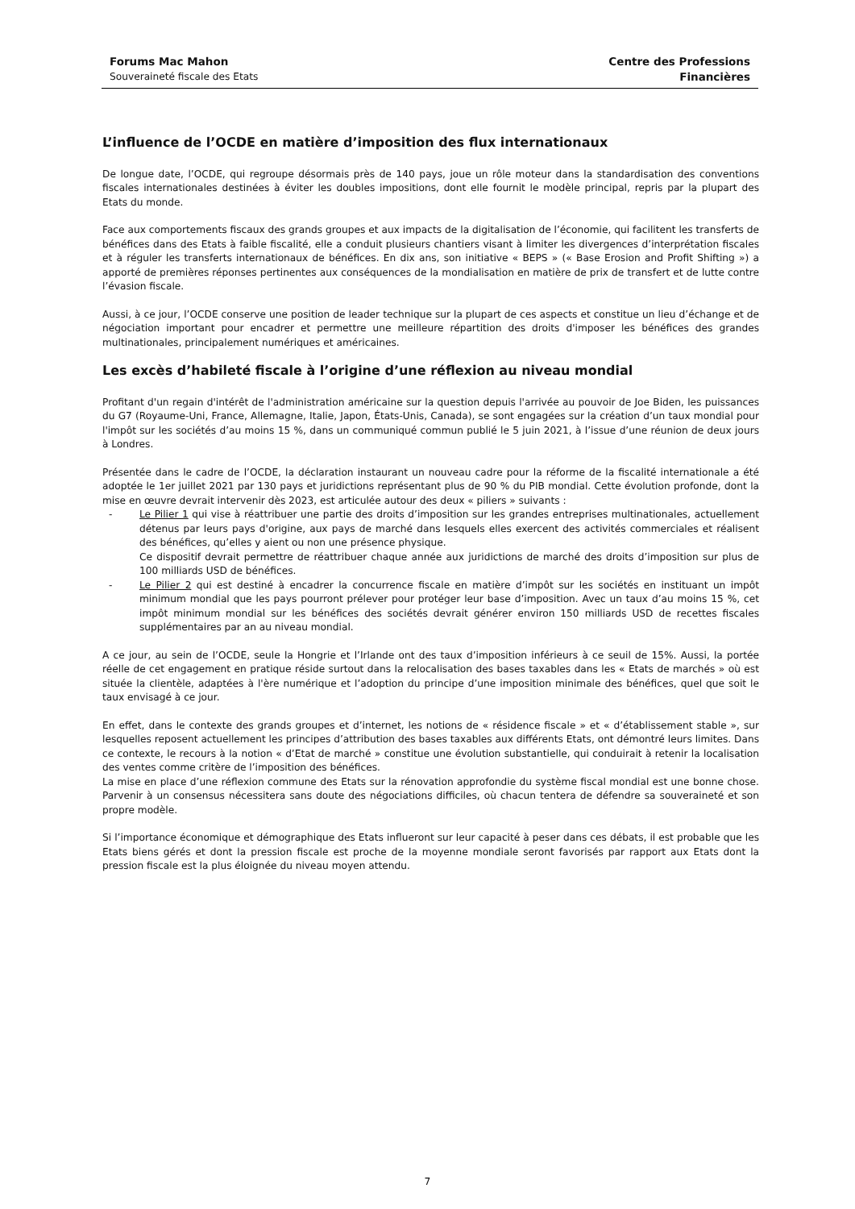Forums Mac Mahon
Souveraineté fiscale des Etats
Centre des Professions
Financières
L’influence de l’OCDE en matière d’imposition des flux internationaux
De longue date, l’OCDE, qui regroupe désormais près de 140 pays, joue un rôle moteur dans la standardisation des conventions fiscales internationales destinées à éviter les doubles impositions, dont elle fournit le modèle principal, repris par la plupart des Etats du monde.
Face aux comportements fiscaux des grands groupes et aux impacts de la digitalisation de l’économie, qui facilitent les transferts de bénéfices dans des Etats à faible fiscalité, elle a conduit plusieurs chantiers visant à limiter les divergences d’interprétation fiscales et à réguler les transferts internationaux de bénéfices. En dix ans, son initiative « BEPS » (« Base Erosion and Profit Shifting ») a apporté de premières réponses pertinentes aux conséquences de la mondialisation en matière de prix de transfert et de lutte contre l’évasion fiscale.
Aussi, à ce jour, l’OCDE conserve une position de leader technique sur la plupart de ces aspects et constitue un lieu d’échange et de négociation important pour encadrer et permettre une meilleure répartition des droits d'imposer les bénéfices des grandes multinationales, principalement numériques et américaines.
Les excès d’habileté fiscale à l’origine d’une réflexion au niveau mondial
Profitant d'un regain d'intérêt de l'administration américaine sur la question depuis l'arrivée au pouvoir de Joe Biden, les puissances du G7 (Royaume-Uni, France, Allemagne, Italie, Japon, États-Unis, Canada), se sont engagées sur la création d’un taux mondial pour l'impôt sur les sociétés d’au moins 15 %, dans un communiqué commun publié le 5 juin 2021, à l’issue d’une réunion de deux jours à Londres.
Présentée dans le cadre de l’OCDE, la déclaration instaurant un nouveau cadre pour la réforme de la fiscalité internationale a été adoptée le 1er juillet 2021 par 130 pays et juridictions représentant plus de 90 % du PIB mondial. Cette évolution profonde, dont la mise en œuvre devrait intervenir dès 2023, est articulée autour des deux « piliers » suivants :
- Le Pilier 1 qui vise à réattribuer une partie des droits d’imposition sur les grandes entreprises multinationales, actuellement détenus par leurs pays d'origine, aux pays de marché dans lesquels elles exercent des activités commerciales et réalisent des bénéfices, qu’elles y aient ou non une présence physique.
Ce dispositif devrait permettre de réattribuer chaque année aux juridictions de marché des droits d’imposition sur plus de 100 milliards USD de bénéfices.
- Le Pilier 2 qui est destiné à encadrer la concurrence fiscale en matière d’impôt sur les sociétés en instituant un impôt minimum mondial que les pays pourront prélever pour protéger leur base d’imposition. Avec un taux d’au moins 15 %, cet impôt minimum mondial sur les bénéfices des sociétés devrait générer environ 150 milliards USD de recettes fiscales supplémentaires par an au niveau mondial.
A ce jour, au sein de l’OCDE, seule la Hongrie et l’Irlande ont des taux d’imposition inférieurs à ce seuil de 15%. Aussi, la portée réelle de cet engagement en pratique réside surtout dans la relocalisation des bases taxables dans les « Etats de marchés » où est située la clientèle, adaptées à l'ère numérique et l’adoption du principe d’une imposition minimale des bénéfices, quel que soit le taux envisagé à ce jour.
En effet, dans le contexte des grands groupes et d’internet, les notions de « résidence fiscale » et « d’établissement stable », sur lesquelles reposent actuellement les principes d’attribution des bases taxables aux différents Etats, ont démontré leurs limites. Dans ce contexte, le recours à la notion « d’Etat de marché » constitue une évolution substantielle, qui conduirait à retenir la localisation des ventes comme critère de l’imposition des bénéfices.
La mise en place d’une réflexion commune des Etats sur la rénovation approfondie du système fiscal mondial est une bonne chose. Parvenir à un consensus nécessitera sans doute des négociations difficiles, où chacun tentera de défendre sa souveraineté et son propre modèle.
Si l’importance économique et démographique des Etats influeront sur leur capacité à peser dans ces débats, il est probable que les Etats biens gérés et dont la pression fiscale est proche de la moyenne mondiale seront favorisés par rapport aux Etats dont la pression fiscale est la plus éloignée du niveau moyen attendu.
7